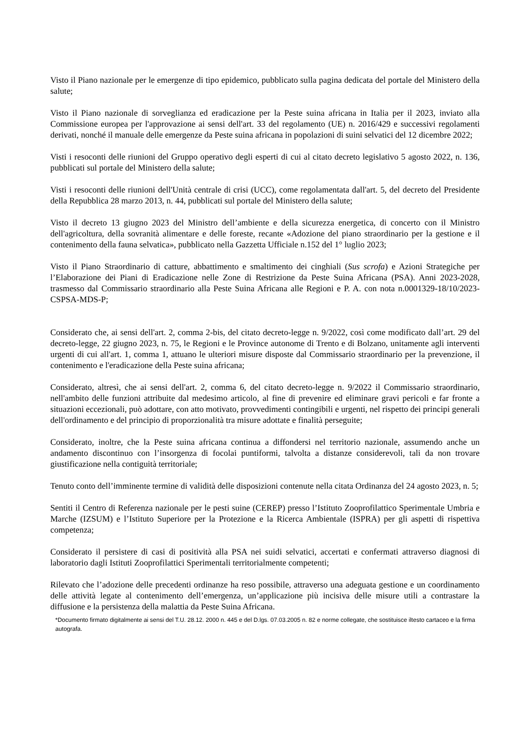Visto il Piano nazionale per le emergenze di tipo epidemico, pubblicato sulla pagina dedicata del portale del Ministero della salute;
Visto il Piano nazionale di sorveglianza ed eradicazione per la Peste suina africana in Italia per il 2023, inviato alla Commissione europea per l'approvazione ai sensi dell'art. 33 del regolamento (UE) n. 2016/429 e successivi regolamenti derivati, nonché il manuale delle emergenze da Peste suina africana in popolazioni di suini selvatici del 12 dicembre 2022;
Visti i resoconti delle riunioni del Gruppo operativo degli esperti di cui al citato decreto legislativo 5 agosto 2022, n. 136, pubblicati sul portale del Ministero della salute;
Visti i resoconti delle riunioni dell'Unità centrale di crisi (UCC), come regolamentata dall'art. 5, del decreto del Presidente della Repubblica 28 marzo 2013, n. 44, pubblicati sul portale del Ministero della salute;
Visto il decreto 13 giugno 2023 del Ministro dell’ambiente e della sicurezza energetica, di concerto con il Ministro dell'agricoltura, della sovranità alimentare e delle foreste, recante «Adozione del piano straordinario per la gestione e il contenimento della fauna selvatica», pubblicato nella Gazzetta Ufficiale n.152 del 1° luglio 2023;
Visto il Piano Straordinario di catture, abbattimento e smaltimento dei cinghiali (Sus scrofa) e Azioni Strategiche per l’Elaborazione dei Piani di Eradicazione nelle Zone di Restrizione da Peste Suina Africana (PSA). Anni 2023-2028, trasmesso dal Commissario straordinario alla Peste Suina Africana alle Regioni e P. A. con nota n.0001329-18/10/2023-CSPSA-MDS-P;
Considerato che, ai sensi dell'art. 2, comma 2-bis, del citato decreto-legge n. 9/2022, così come modificato dall’art. 29 del decreto-legge, 22 giugno 2023, n. 75, le Regioni e le Province autonome di Trento e di Bolzano, unitamente agli interventi urgenti di cui all'art. 1, comma 1, attuano le ulteriori misure disposte dal Commissario straordinario per la prevenzione, il contenimento e l'eradicazione della Peste suina africana;
Considerato, altresì, che ai sensi dell'art. 2, comma 6, del citato decreto-legge n. 9/2022 il Commissario straordinario, nell'ambito delle funzioni attribuite dal medesimo articolo, al fine di prevenire ed eliminare gravi pericoli e far fronte a situazioni eccezionali, può adottare, con atto motivato, provvedimenti contingibili e urgenti, nel rispetto dei principi generali dell'ordinamento e del principio di proporzionalità tra misure adottate e finalità perseguite;
Considerato, inoltre, che la Peste suina africana continua a diffondersi nel territorio nazionale, assumendo anche un andamento discontinuo con l’insorgenza di focolai puntiformi, talvolta a distanze considerevoli, tali da non trovare giustificazione nella contiguità territoriale;
Tenuto conto dell’imminente termine di validità delle disposizioni contenute nella citata Ordinanza del 24 agosto 2023, n. 5;
Sentiti il Centro di Referenza nazionale per le pesti suine (CEREP) presso l’Istituto Zooprofilattico Sperimentale Umbria e Marche (IZSUM) e l’Istituto Superiore per la Protezione e la Ricerca Ambientale (ISPRA) per gli aspetti di rispettiva competenza;
Considerato il persistere di casi di positività alla PSA nei suidi selvatici, accertati e confermati attraverso diagnosi di laboratorio dagli Istituti Zooprofilattici Sperimentali territorialmente competenti;
Rilevato che l’adozione delle precedenti ordinanze ha reso possibile, attraverso una adeguata gestione e un coordinamento delle attività legate al contenimento dell’emergenza, un’applicazione più incisiva delle misure utili a contrastare la diffusione e la persistenza della malattia da Peste Suina Africana.
*Documento firmato digitalmente ai sensi del T.U. 28.12. 2000 n. 445 e del D.lgs. 07.03.2005 n. 82 e norme collegate, che sostituisce iltesto cartaceo e la firma autografa.